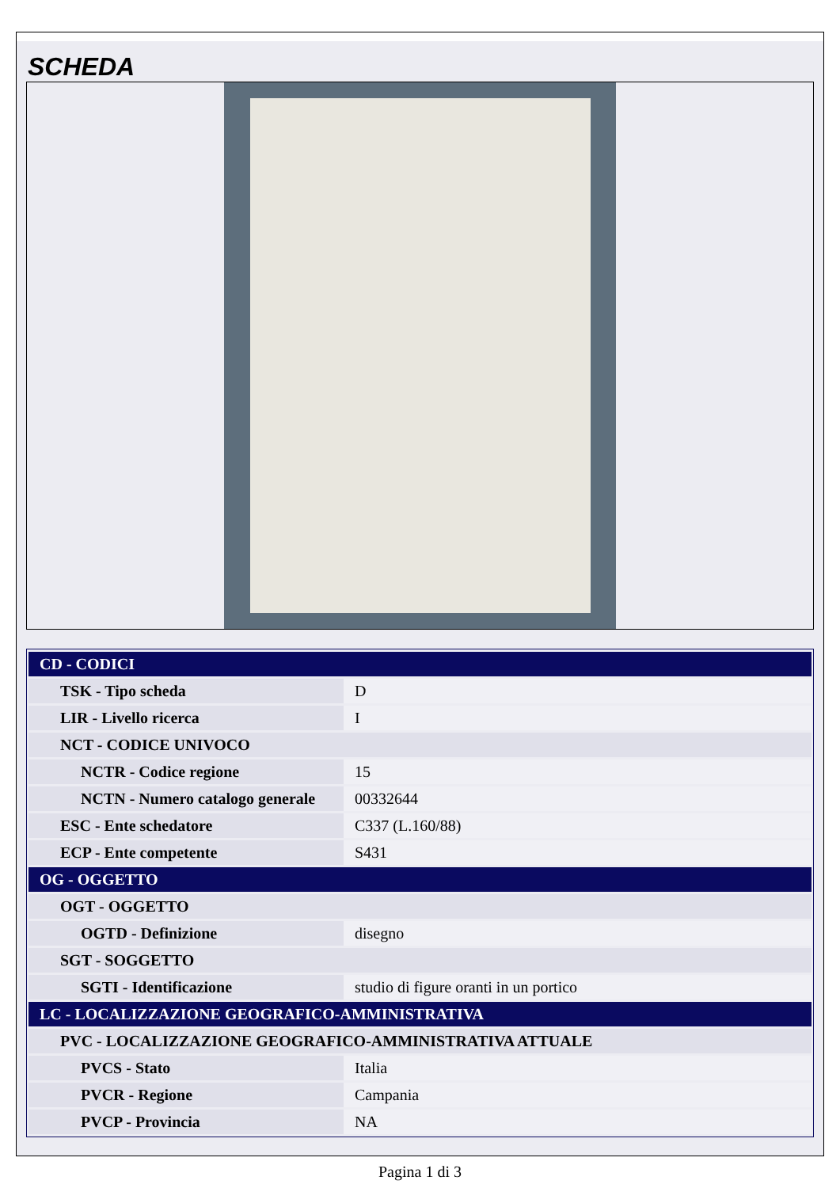SCHEDA
| CD - CODICI | |
| TSK - Tipo scheda | D |
| LIR - Livello ricerca | I |
| NCT - CODICE UNIVOCO | |
| NCTR - Codice regione | 15 |
| NCTN - Numero catalogo generale | 00332644 |
| ESC - Ente schedatore | C337 (L.160/88) |
| ECP - Ente competente | S431 |
| OG - OGGETTO | |
| OGT - OGGETTO | |
| OGTD - Definizione | disegno |
| SGT - SOGGETTO | |
| SGTI - Identificazione | studio di figure oranti in un portico |
| LC - LOCALIZZAZIONE GEOGRAFICO-AMMINISTRATIVA | |
| PVC - LOCALIZZAZIONE GEOGRAFICO-AMMINISTRATIVA ATTUALE | |
| PVCS - Stato | Italia |
| PVCR - Regione | Campania |
| PVCP - Provincia | NA |
Pagina 1 di 3